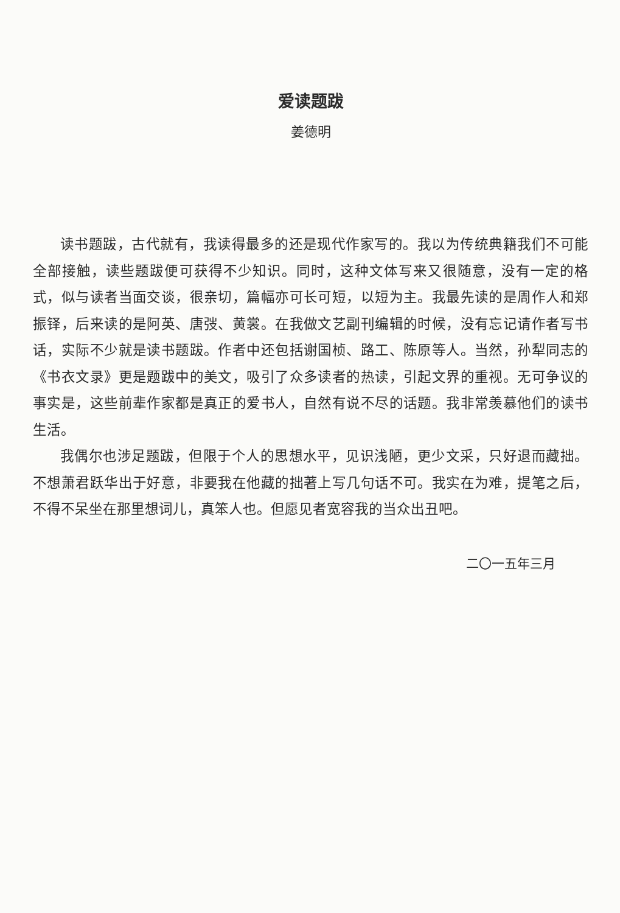爱读题跋
姜德明
读书题跋，古代就有，我读得最多的还是现代作家写的。我以为传统典籍我们不可能全部接触，读些题跋便可获得不少知识。同时，这种文体写来又很随意，没有一定的格式，似与读者当面交谈，很亲切，篇幅亦可长可短，以短为主。我最先读的是周作人和郑振铎，后来读的是阿英、唐弢、黄裳。在我做文艺副刊编辑的时候，没有忘记请作者写书话，实际不少就是读书题跋。作者中还包括谢国桢、路工、陈原等人。当然，孙犁同志的《书衣文录》更是题跋中的美文，吸引了众多读者的热读，引起文界的重视。无可争议的事实是，这些前辈作家都是真正的爱书人，自然有说不尽的话题。我非常羡慕他们的读书生活。
我偶尔也涉足题跋，但限于个人的思想水平，见识浅陋，更少文采，只好退而藏拙。不想萧君跃华出于好意，非要我在他藏的拙著上写几句话不可。我实在为难，提笔之后，不得不呆坐在那里想词儿，真笨人也。但愿见者宽容我的当众出丑吧。
二〇一五年三月